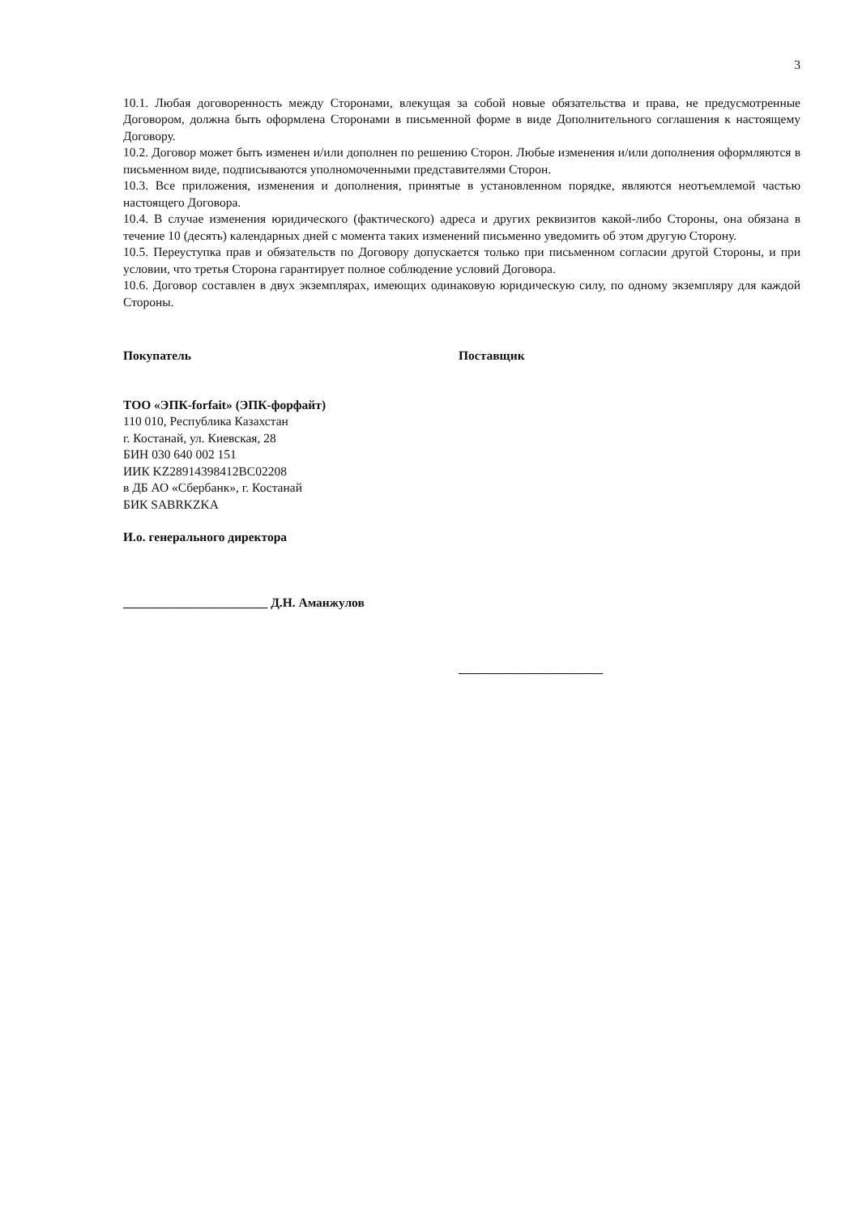3
10.1. Любая договоренность между Сторонами, влекущая за собой новые обязательства и права, не предусмотренные Договором, должна быть оформлена Сторонами в письменной форме в виде Дополнительного соглашения к настоящему Договору.
10.2. Договор может быть изменен и/или дополнен по решению Сторон. Любые изменения и/или дополнения оформляются в письменном виде, подписываются уполномоченными представителями Сторон.
10.3. Все приложения, изменения и дополнения, принятые в установленном порядке, являются неотъемлемой частью настоящего Договора.
10.4. В случае изменения юридического (фактического) адреса и других реквизитов какой-либо Стороны, она обязана в течение 10 (десять) календарных дней с момента таких изменений письменно уведомить об этом другую Сторону.
10.5. Переуступка прав и обязательств по Договору допускается только при письменном согласии другой Стороны, и при условии, что третья Сторона гарантирует полное соблюдение условий Договора.
10.6. Договор составлен в двух экземплярах, имеющих одинаковую юридическую силу, по одному экземпляру для каждой Стороны.
Покупатель
ТОО «ЭПК-forfait» (ЭПК-форфайт)
110 010, Республика Казахстан
г. Костанай, ул. Киевская, 28
БИН 030 640 002 151
ИИК KZ28914398412BC02208
в ДБ АО «Сбербанк», г. Костанай
БИК SABRKZKA
И.о. генерального директора
_______________________ Д.Н. Аманжулов
Поставщик
_______________________